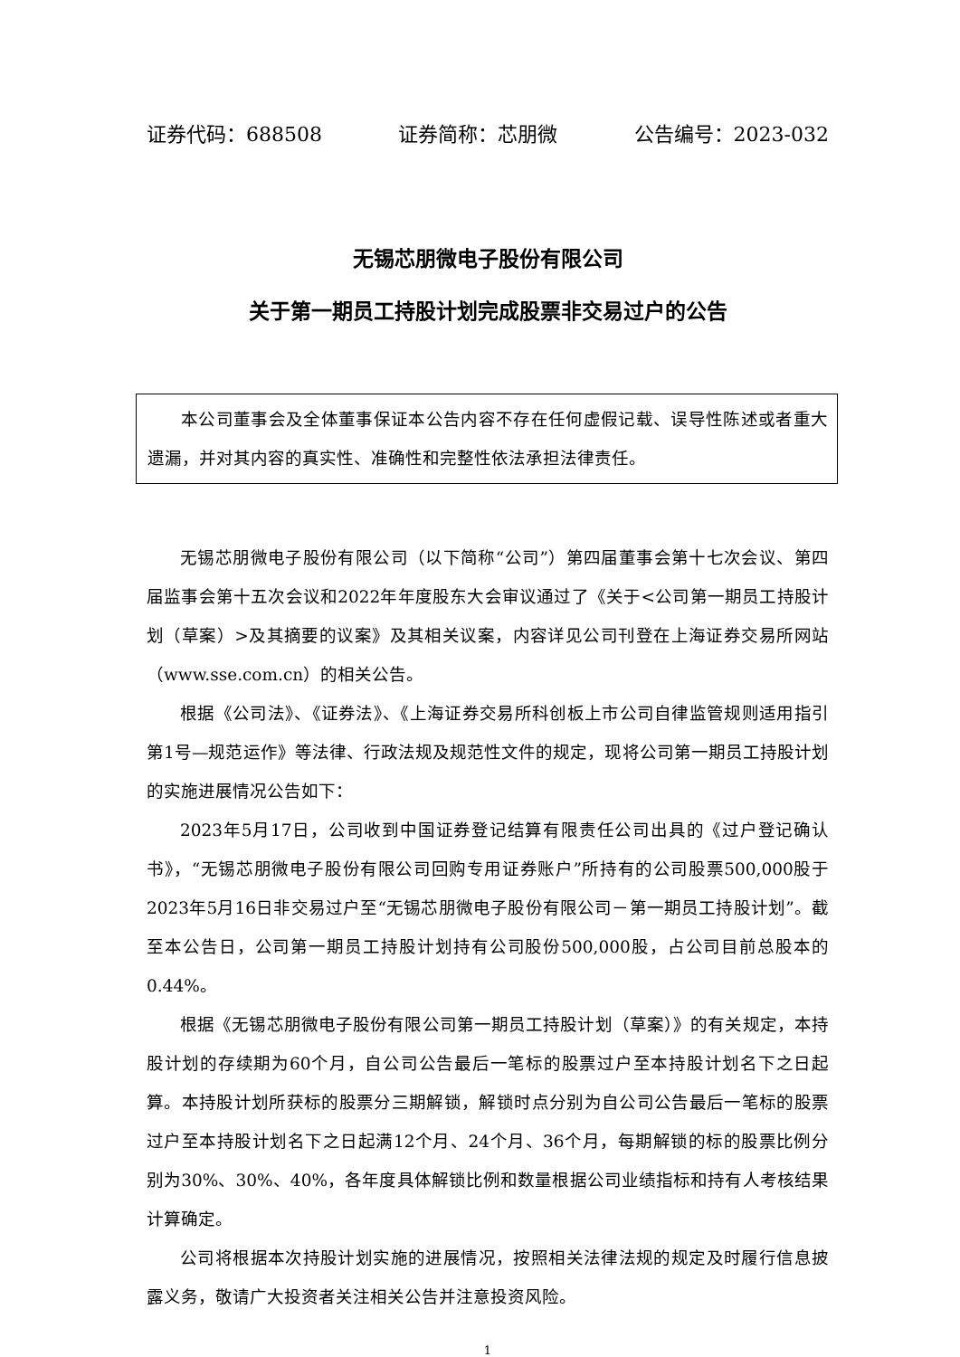证券代码：688508 证券简称：芯朋微 公告编号：2023-032
无锡芯朋微电子股份有限公司
关于第一期员工持股计划完成股票非交易过户的公告
本公司董事会及全体董事保证本公告内容不存在任何虚假记载、误导性陈述或者重大遗漏，并对其内容的真实性、准确性和完整性依法承担法律责任。
无锡芯朋微电子股份有限公司（以下简称“公司”）第四届董事会第十七次会议、第四届监事会第十五次会议和2022年年度股东大会审议通过了《关于<公司第一期员工持股计划（草案）>及其摘要的议案》及其相关议案，内容详见公司刊登在上海证券交易所网站（www.sse.com.cn）的相关公告。
根据《公司法》、《证券法》、《上海证券交易所科创板上市公司自律监管规则适用指引第1号—规范运作》等法律、行政法规及规范性文件的规定，现将公司第一期员工持股计划的实施进展情况公告如下：
2023年5月17日，公司收到中国证券登记结算有限责任公司出具的《过户登记确认书》，“无锡芯朋微电子股份有限公司回购专用证券账户”所持有的公司股票500,000股于2023年5月16日非交易过户至“无锡芯朋微电子股份有限公司－第一期员工持股计划”。截至本公告日，公司第一期员工持股计划持有公司股份500,000股，占公司目前总股本的0.44%。
根据《无锡芯朋微电子股份有限公司第一期员工持股计划（草案）》的有关规定，本持股计划的存续期为60个月，自公司公告最后一笔标的股票过户至本持股计划名下之日起算。本持股计划所获标的股票分三期解锁，解锁时点分别为自公司公告最后一笔标的股票过户至本持股计划名下之日起满12个月、24个月、36个月，每期解锁的标的股票比例分别为30%、30%、40%，各年度具体解锁比例和数量根据公司业绩指标和持有人考核结果计算确定。
公司将根据本次持股计划实施的进展情况，按照相关法律法规的规定及时履行信息披露义务，敬请广大投资者关注相关公告并注意投资风险。
1